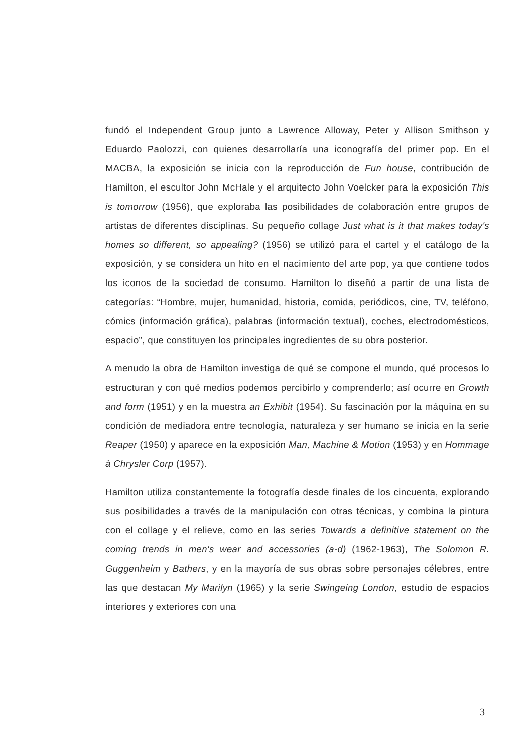fundó el Independent Group junto a Lawrence Alloway, Peter y Allison Smithson y Eduardo Paolozzi, con quienes desarrollaría una iconografía del primer pop. En el MACBA, la exposición se inicia con la reproducción de Fun house, contribución de Hamilton, el escultor John McHale y el arquitecto John Voelcker para la exposición This is tomorrow (1956), que exploraba las posibilidades de colaboración entre grupos de artistas de diferentes disciplinas. Su pequeño collage Just what is it that makes today's homes so different, so appealing? (1956) se utilizó para el cartel y el catálogo de la exposición, y se considera un hito en el nacimiento del arte pop, ya que contiene todos los iconos de la sociedad de consumo. Hamilton lo diseñó a partir de una lista de categorías: “Hombre, mujer, humanidad, historia, comida, periódicos, cine, TV, teléfono, cómics (información gráfica), palabras (información textual), coches, electrodomésticos, espacio”, que constituyen los principales ingredientes de su obra posterior.
A menudo la obra de Hamilton investiga de qué se compone el mundo, qué procesos lo estructuran y con qué medios podemos percibirlo y comprenderlo; así ocurre en Growth and form (1951) y en la muestra an Exhibit (1954). Su fascinación por la máquina en su condición de mediadora entre tecnología, naturaleza y ser humano se inicia en la serie Reaper (1950) y aparece en la exposición Man, Machine & Motion (1953) y en Hommage à Chrysler Corp (1957).
Hamilton utiliza constantemente la fotografía desde finales de los cincuenta, explorando sus posibilidades a través de la manipulación con otras técnicas, y combina la pintura con el collage y el relieve, como en las series Towards a definitive statement on the coming trends in men's wear and accessories (a-d) (1962-1963), The Solomon R. Guggenheim y Bathers, y en la mayoría de sus obras sobre personajes célebres, entre las que destacan My Marilyn (1965) y la serie Swingeing London, estudio de espacios interiores y exteriores con una
3